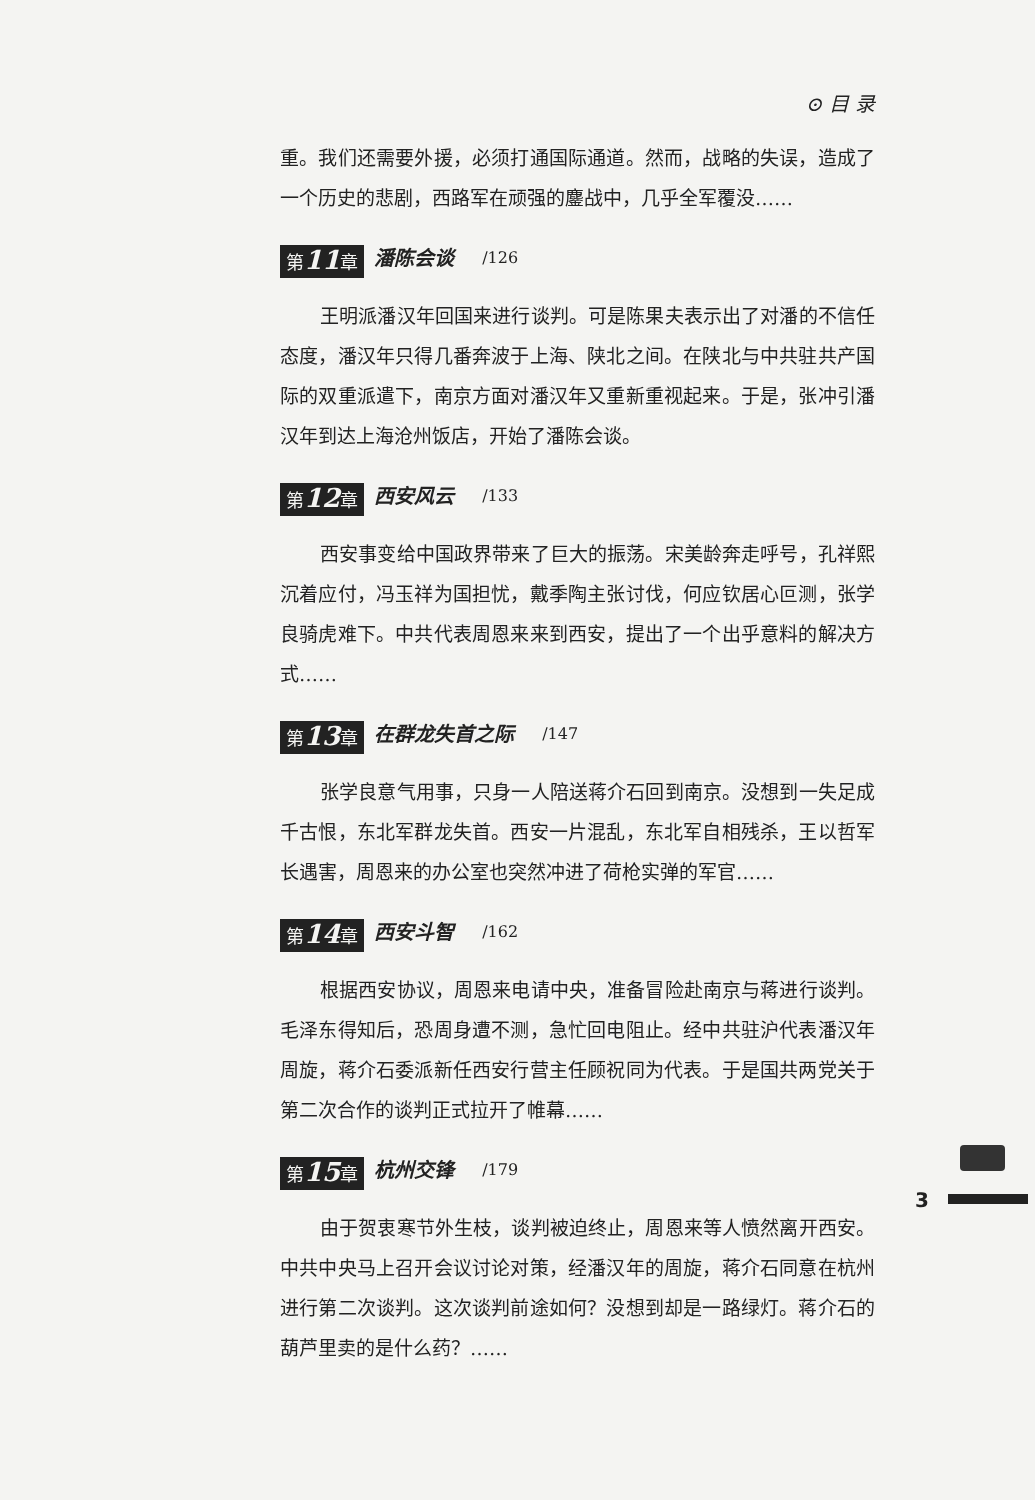⊙ 目 录
重。我们还需要外援，必须打通国际通道。然而，战略的失误，造成了一个历史的悲剧，西路军在顽强的鏖战中，几乎全军覆没……
第11章 潘陈会谈 /126
王明派潘汉年回国来进行谈判。可是陈果夫表示出了对潘的不信任态度，潘汉年只得几番奔波于上海、陕北之间。在陕北与中共驻共产国际的双重派遣下，南京方面对潘汉年又重新重视起来。于是，张冲引潘汉年到达上海沧州饭店，开始了潘陈会谈。
第12章 西安风云 /133
西安事变给中国政界带来了巨大的振荡。宋美龄奔走呼号，孔祥熙沉着应付，冯玉祥为国担忧，戴季陶主张讨伐，何应钦居心叵测，张学良骑虎难下。中共代表周恩来来到西安，提出了一个出乎意料的解决方式……
第13章 在群龙失首之际 /147
张学良意气用事，只身一人陪送蒋介石回到南京。没想到一失足成千古恨，东北军群龙失首。西安一片混乱，东北军自相残杀，王以哲军长遇害，周恩来的办公室也突然冲进了荷枪实弹的军官……
第14章 西安斗智 /162
根据西安协议，周恩来电请中央，准备冒险赴南京与蒋进行谈判。毛泽东得知后，恐周身遭不测，急忙回电阻止。经中共驻沪代表潘汉年周旋，蒋介石委派新任西安行营主任顾祝同为代表。于是国共两党关于第二次合作的谈判正式拉开了帷幕……
第15章 杭州交锋 /179
由于贺衷寒节外生枝，谈判被迫终止，周恩来等人愤然离开西安。中共中央马上召开会议讨论对策，经潘汉年的周旋，蒋介石同意在杭州进行第二次谈判。这次谈判前途如何？没想到却是一路绿灯。蒋介石的葫芦里卖的是什么药？……
3